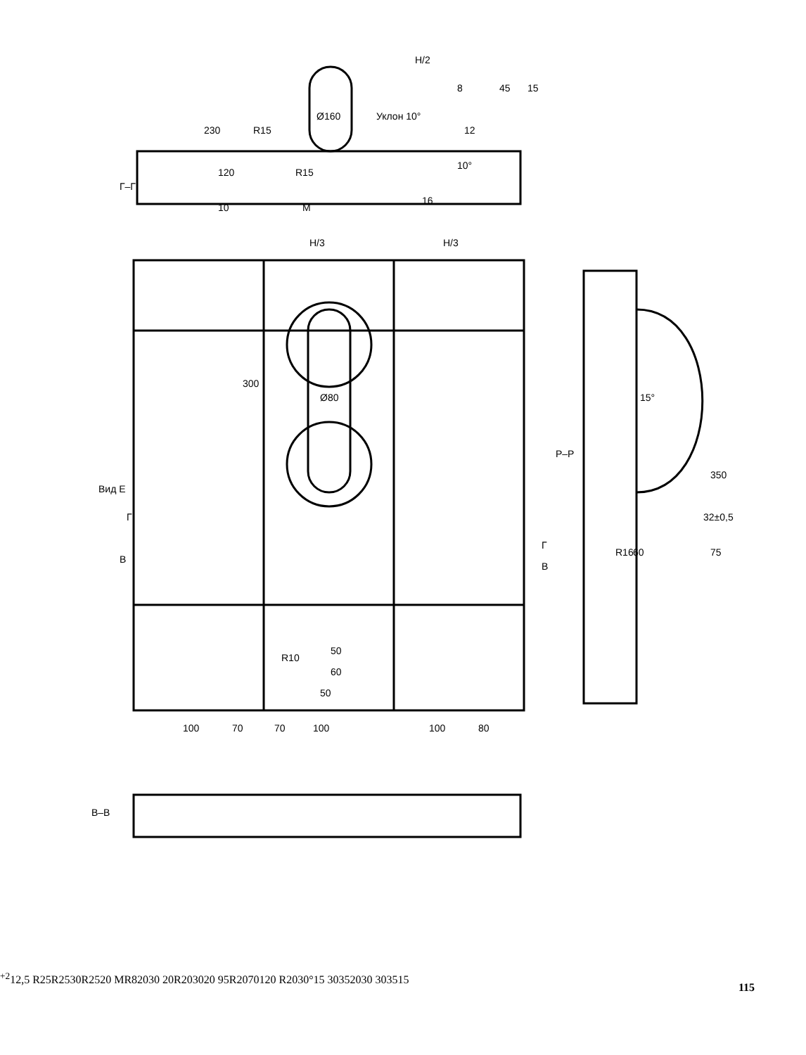Г–Г
Вид Е
Р–Р
В–В
230
120
10
R15
R15
Ø160
Уклон 10°
H/2
8
45
15
12
10°
16
M
H/3
H/3
300
Ø80
R10
50
60
50
100
70
70
100
100
80
В
Г
В
Г
350
32±0,5
75
15°
R16
60+2
12,5
R25
R25
30
R25
20
M
R8
20
30
20
R20
30
20
95
R20
70
120
R20
30°
15
30
35
20
30
30
35
15
115